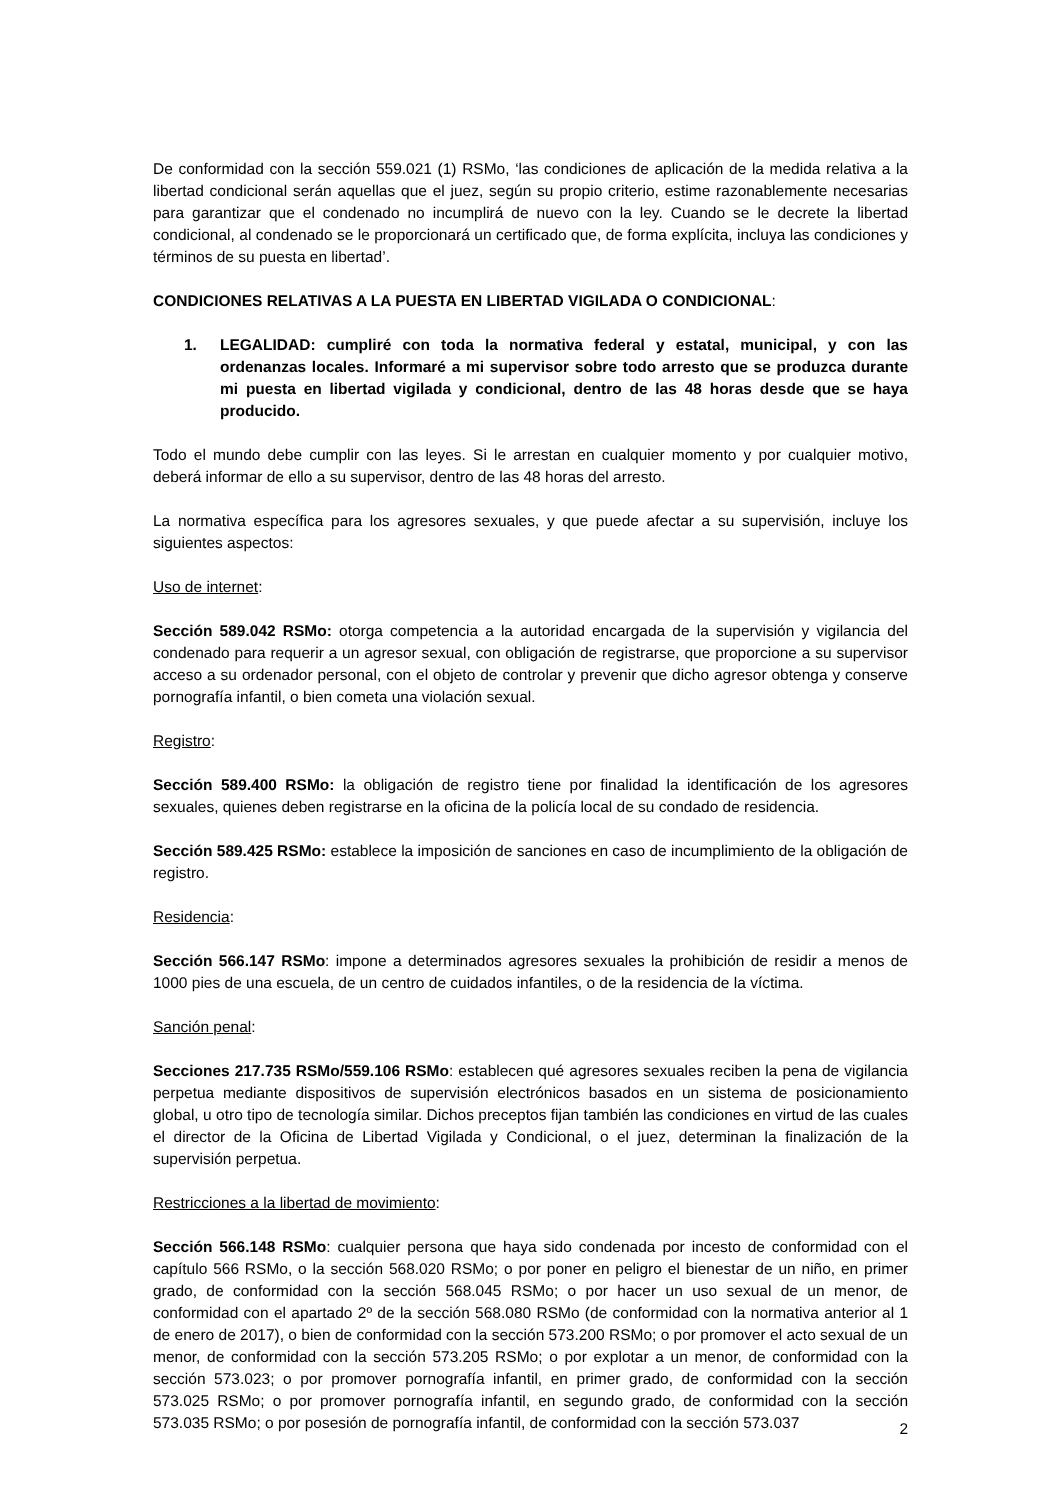De conformidad con la sección 559.021 (1) RSMo, ‘las condiciones de aplicación de la medida relativa a la libertad condicional serán aquellas que el juez, según su propio criterio, estime razonablemente necesarias para garantizar que el condenado no incumplirá de nuevo con la ley. Cuando se le decrete la libertad condicional, al condenado se le proporcionará un certificado que, de forma explícita, incluya las condiciones y términos de su puesta en libertad’.
CONDICIONES RELATIVAS A LA PUESTA EN LIBERTAD VIGILADA O CONDICIONAL:
1. LEGALIDAD: cumpliré con toda la normativa federal y estatal, municipal, y con las ordenanzas locales. Informaré a mi supervisor sobre todo arresto que se produzca durante mi puesta en libertad vigilada y condicional, dentro de las 48 horas desde que se haya producido.
Todo el mundo debe cumplir con las leyes. Si le arrestan en cualquier momento y por cualquier motivo, deberá informar de ello a su supervisor, dentro de las 48 horas del arresto.
La normativa específica para los agresores sexuales, y que puede afectar a su supervisión, incluye los siguientes aspectos:
Uso de internet:
Sección 589.042 RSMo: otorga competencia a la autoridad encargada de la supervisión y vigilancia del condenado para requerir a un agresor sexual, con obligación de registrarse, que proporcione a su supervisor acceso a su ordenador personal, con el objeto de controlar y prevenir que dicho agresor obtenga y conserve pornografía infantil, o bien cometa una violación sexual.
Registro:
Sección 589.400 RSMo: la obligación de registro tiene por finalidad la identificación de los agresores sexuales, quienes deben registrarse en la oficina de la policía local de su condado de residencia.
Sección 589.425 RSMo: establece la imposición de sanciones en caso de incumplimiento de la obligación de registro.
Residencia:
Sección 566.147 RSMo: impone a determinados agresores sexuales la prohibición de residir a menos de 1000 pies de una escuela, de un centro de cuidados infantiles, o de la residencia de la víctima.
Sanción penal:
Secciones 217.735 RSMo/559.106 RSMo: establecen qué agresores sexuales reciben la pena de vigilancia perpetua mediante dispositivos de supervisión electrónicos basados en un sistema de posicionamiento global, u otro tipo de tecnología similar. Dichos preceptos fijan también las condiciones en virtud de las cuales el director de la Oficina de Libertad Vigilada y Condicional, o el juez, determinan la finalización de la supervisión perpetua.
Restricciones a la libertad de movimiento:
Sección 566.148 RSMo: cualquier persona que haya sido condenada por incesto de conformidad con el capítulo 566 RSMo, o la sección 568.020 RSMo; o por poner en peligro el bienestar de un niño, en primer grado, de conformidad con la sección 568.045 RSMo; o por hacer un uso sexual de un menor, de conformidad con el apartado 2º de la sección 568.080 RSMo (de conformidad con la normativa anterior al 1 de enero de 2017), o bien de conformidad con la sección 573.200 RSMo; o por promover el acto sexual de un menor, de conformidad con la sección 573.205 RSMo; o por explotar a un menor, de conformidad con la sección 573.023; o por promover pornografía infantil, en primer grado, de conformidad con la sección 573.025 RSMo; o por promover pornografía infantil, en segundo grado, de conformidad con la sección 573.035 RSMo; o por posesión de pornografía infantil, de conformidad con la sección 573.037
2